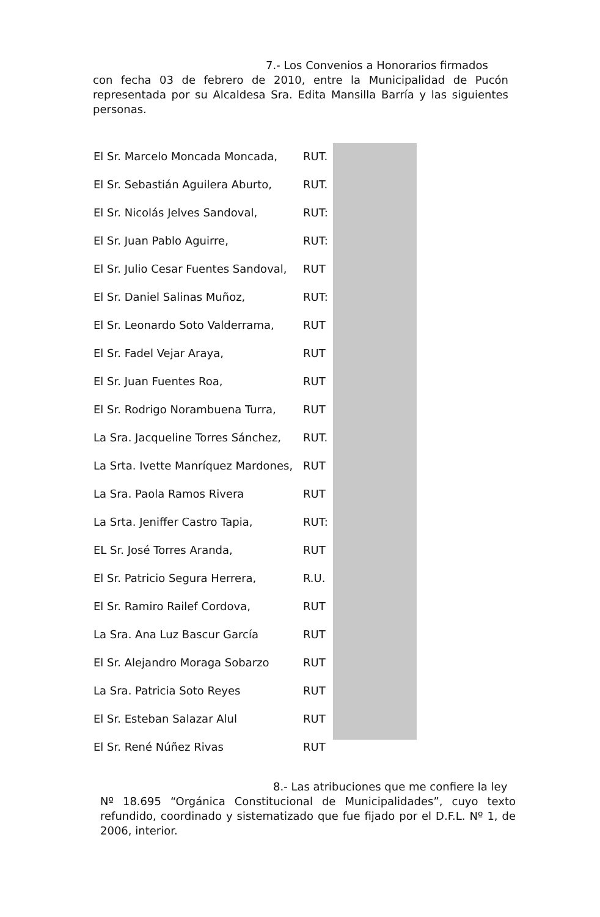7.- Los Convenios a Honorarios firmados
con fecha 03 de febrero de 2010, entre la Municipalidad de Pucón representada por su Alcaldesa Sra. Edita Mansilla Barría y las siguientes personas.
El Sr. Marcelo Moncada Moncada, RUT.
El Sr. Sebastián Aguilera Aburto, RUT.
El Sr. Nicolás Jelves Sandoval, RUT:
El Sr. Juan Pablo Aguirre, RUT:
El Sr. Julio Cesar Fuentes Sandoval, RUT
El Sr. Daniel Salinas Muñoz, RUT:
El Sr. Leonardo Soto Valderrama, RUT
El Sr. Fadel Vejar Araya, RUT
El Sr. Juan Fuentes Roa, RUT
El Sr. Rodrigo Norambuena Turra, RUT
La Sra. Jacqueline Torres Sánchez, RUT.
La Srta. Ivette Manríquez Mardones, RUT
La Sra. Paola Ramos Rivera RUT
La Srta. Jeniffer Castro Tapia, RUT:
EL Sr. José Torres Aranda, RUT
El Sr. Patricio Segura Herrera, R.U.
El Sr. Ramiro Railef Cordova, RUT
La Sra. Ana Luz Bascur García RUT
El Sr. Alejandro Moraga Sobarzo RUT
La Sra. Patricia Soto Reyes RUT
El Sr. Esteban Salazar Alul RUT
El Sr. René Núñez Rivas RUT
8.- Las atribuciones que me confiere la ley
Nº 18.695 “Orgánica Constitucional de Municipalidades”, cuyo texto refundido, coordinado y sistematizado que fue fijado por el D.F.L. Nº 1, de 2006, interior.